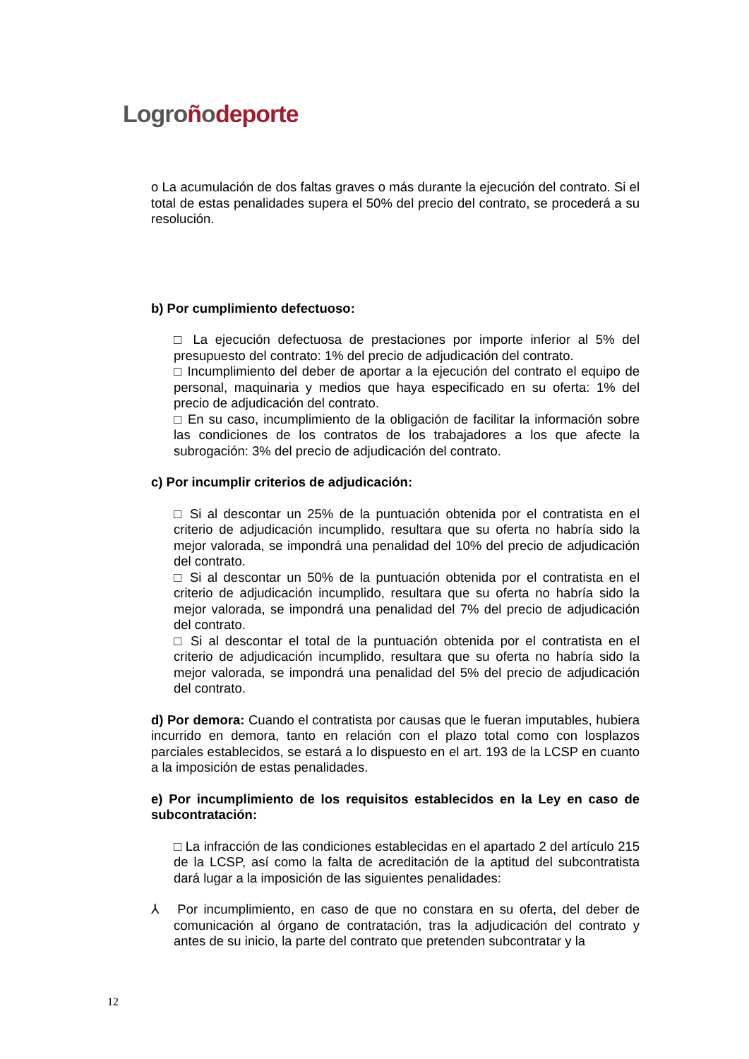Logro ñodeporte
o La acumulación de dos faltas graves o más durante la ejecución del contrato. Si el total de estas penalidades supera el 50% del precio del contrato, se procederá a su resolución.
b) Por cumplimiento defectuoso:
□ La ejecución defectuosa de prestaciones por importe inferior al 5% del presupuesto del contrato: 1% del precio de adjudicación del contrato.
□ Incumplimiento del deber de aportar a la ejecución del contrato el equipo de personal, maquinaria y medios que haya especificado en su oferta: 1% del precio de adjudicación del contrato.
□ En su caso, incumplimiento de la obligación de facilitar la información sobre las condiciones de los contratos de los trabajadores a los que afecte la subrogación: 3% del precio de adjudicación del contrato.
c) Por incumplir criterios de adjudicación:
□ Si al descontar un 25% de la puntuación obtenida por el contratista en el criterio de adjudicación incumplido, resultara que su oferta no habría sido la mejor valorada, se impondrá una penalidad del 10% del precio de adjudicación del contrato.
□ Si al descontar un 50% de la puntuación obtenida por el contratista en el criterio de adjudicación incumplido, resultara que su oferta no habría sido la mejor valorada, se impondrá una penalidad del 7% del precio de adjudicación del contrato.
□ Si al descontar el total de la puntuación obtenida por el contratista en el criterio de adjudicación incumplido, resultara que su oferta no habría sido la mejor valorada, se impondrá una penalidad del 5% del precio de adjudicación del contrato.
d) Por demora: Cuando el contratista por causas que le fueran imputables, hubiera incurrido en demora, tanto en relación con el plazo total como con losplazos parciales establecidos, se estará a lo dispuesto en el art. 193 de la LCSP en cuanto a la imposición de estas penalidades.
e) Por incumplimiento de los requisitos establecidos en la Ley en caso de subcontratación:
□ La infracción de las condiciones establecidas en el apartado 2 del artículo 215 de la LCSP, así como la falta de acreditación de la aptitud del subcontratista dará lugar a la imposición de las siguientes penalidades:
⅄ Por incumplimiento, en caso de que no constara en su oferta, del deber de comunicación al órgano de contratación, tras la adjudicación del contrato y antes de su inicio, la parte del contrato que pretenden subcontratar y la
12